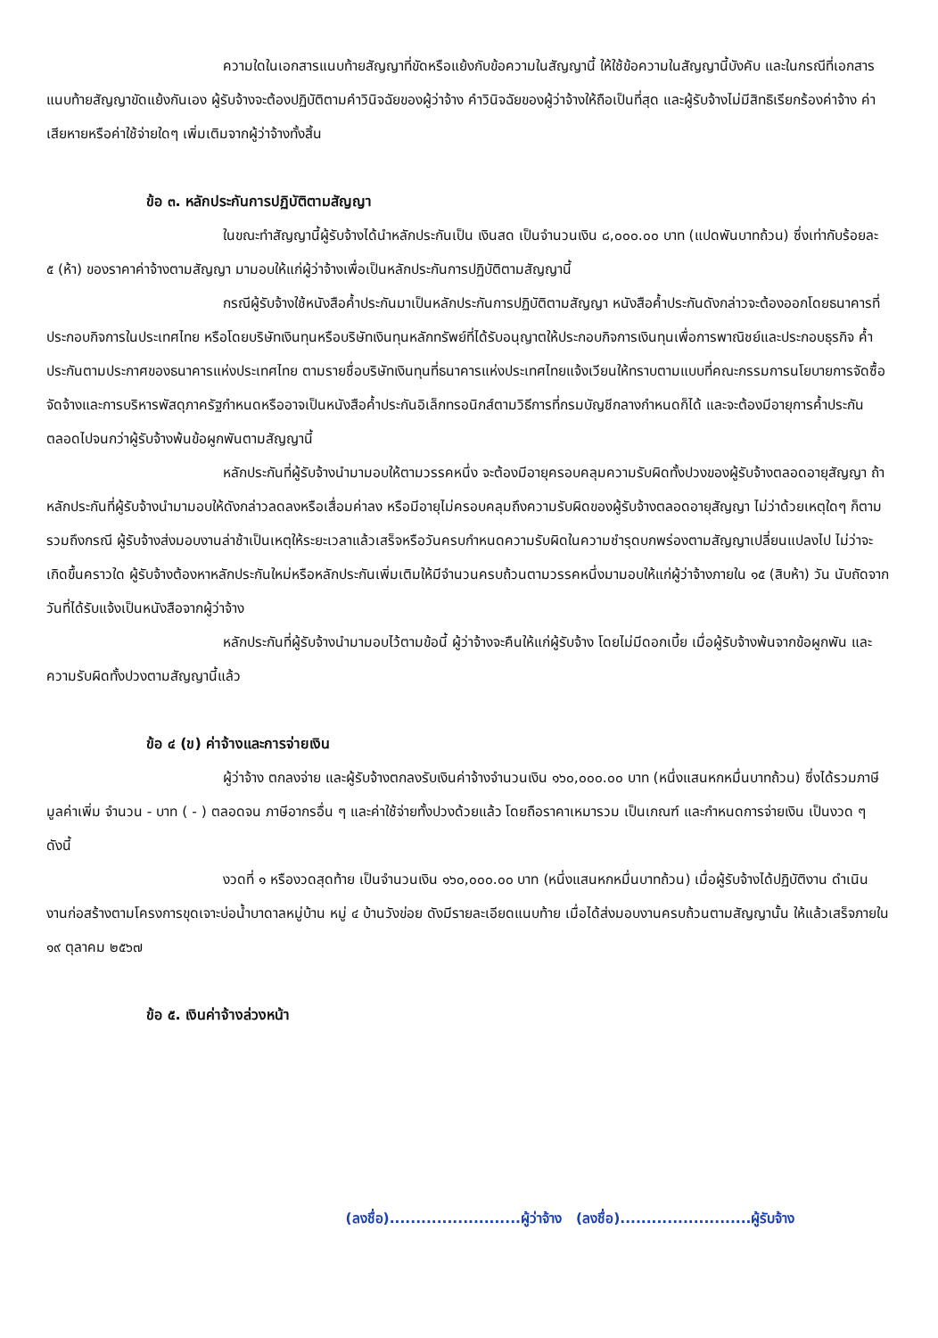ความใดในเอกสารแนบท้ายสัญญาที่ขัดหรือแย้งกับข้อความในสัญญานี้ ให้ใช้ข้อความในสัญญานี้บังคับ และในกรณีที่เอกสารแนบท้ายสัญญาขัดแย้งกันเอง ผู้รับจ้างจะต้องปฏิบัติตามคำวินิจฉัยของผู้ว่าจ้าง คำวินิจฉัยของผู้ว่าจ้างให้ถือเป็นที่สุด และผู้รับจ้างไม่มีสิทธิเรียกร้องค่าจ้าง ค่าเสียหายหรือค่าใช้จ่ายใดๆ เพิ่มเติมจากผู้ว่าจ้างทั้งสิ้น
ข้อ ๓. หลักประกันการปฏิบัติตามสัญญา
ในขณะทำสัญญานี้ผู้รับจ้างได้นำหลักประกันเป็น เงินสด เป็นจำนวนเงิน ๘,๐๐๐.๐๐ บาท (แปดพันบาทถ้วน) ซึ่งเท่ากับร้อยละ ๕ (ห้า) ของราคาค่าจ้างตามสัญญา มามอบให้แก่ผู้ว่าจ้างเพื่อเป็นหลักประกันการปฏิบัติตามสัญญานี้
กรณีผู้รับจ้างใช้หนังสือค้ำประกันมาเป็นหลักประกันการปฏิบัติตามสัญญา หนังสือค้ำประกันดังกล่าวจะต้องออกโดยธนาคารที่ประกอบกิจการในประเทศไทย หรือโดยบริษัทเงินทุนหรือบริษัทเงินทุนหลักทรัพย์ที่ได้รับอนุญาตให้ประกอบกิจการเงินทุนเพื่อการพาณิชย์และประกอบธุรกิจ ค้ำประกันตามประกาศของธนาคารแห่งประเทศไทย ตามรายชื่อบริษัทเงินทุนที่ธนาคารแห่งประเทศไทยแจ้งเวียนให้ทราบตามแบบที่คณะกรรมการนโยบายการจัดซื้อจัดจ้างและการบริหารพัสดุภาครัฐกำหนดหรืออาจเป็นหนังสือค้ำประกันอิเล็กทรอนิกส์ตามวิธีการที่กรมบัญชีกลางกำหนดก็ได้ และจะต้องมีอายุการค้ำประกันตลอดไปจนกว่าผู้รับจ้างพ้นข้อผูกพันตามสัญญานี้
หลักประกันที่ผู้รับจ้างนำมามอบให้ตามวรรคหนึ่ง จะต้องมีอายุครอบคลุมความรับผิดทั้งปวงของผู้รับจ้างตลอดอายุสัญญา ถ้าหลักประกันที่ผู้รับจ้างนำมามอบให้ดังกล่าวลดลงหรือเสื่อมค่าลง หรือมีอายุไม่ครอบคลุมถึงความรับผิดของผู้รับจ้างตลอดอายุสัญญา ไม่ว่าด้วยเหตุใดๆ ก็ตาม รวมถึงกรณี ผู้รับจ้างส่งมอบงานล่าช้าเป็นเหตุให้ระยะเวลาแล้วเสร็จหรือวันครบกำหนดความรับผิดในความชำรุดบกพร่องตามสัญญาเปลี่ยนแปลงไป ไม่ว่าจะเกิดขึ้นคราวใด ผู้รับจ้างต้องหาหลักประกันใหม่หรือหลักประกันเพิ่มเติมให้มีจำนวนครบถ้วนตามวรรคหนึ่งมามอบให้แก่ผู้ว่าจ้างภายใน ๑๕ (สิบห้า) วัน นับถัดจากวันที่ได้รับแจ้งเป็นหนังสือจากผู้ว่าจ้าง
หลักประกันที่ผู้รับจ้างนำมามอบไว้ตามข้อนี้ ผู้ว่าจ้างจะคืนให้แก่ผู้รับจ้าง โดยไม่มีดอกเบี้ย เมื่อผู้รับจ้างพ้นจากข้อผูกพัน และความรับผิดทั้งปวงตามสัญญานี้แล้ว
ข้อ ๔ (ข) ค่าจ้างและการจ่ายเงิน
ผู้ว่าจ้าง ตกลงจ่าย และผู้รับจ้างตกลงรับเงินค่าจ้างจำนวนเงิน ๑๖๐,๐๐๐.๐๐ บาท (หนึ่งแสนหกหมื่นบาทถ้วน) ซึ่งได้รวมภาษีมูลค่าเพิ่ม จำนวน - บาท ( - ) ตลอดจน ภาษีอากรอื่น ๆ และค่าใช้จ่ายทั้งปวงด้วยแล้ว โดยถือราคาเหมารวม เป็นเกณฑ์ และกำหนดการจ่ายเงิน เป็นงวด ๆ ดังนี้
งวดที่ ๑ หรืองวดสุดท้าย เป็นจำนวนเงิน ๑๖๐,๐๐๐.๐๐ บาท (หนึ่งแสนหกหมื่นบาทถ้วน) เมื่อผู้รับจ้างได้ปฏิบัติงาน ดำเนินงานก่อสร้างตามโครงการขุดเจาะบ่อน้ำบาดาลหมู่บ้าน หมู่ ๔ บ้านวังข่อย ดังมีรายละเอียดแนบท้าย เมื่อได้ส่งมอบงานครบถ้วนตามสัญญานั้น ให้แล้วเสร็จภายใน ๑๙ ตุลาคม ๒๕๖๗
ข้อ ๕. เงินค่าจ้างล่วงหน้า
(ลงชื่อ).........................ผู้ว่าจ้าง (ลงชื่อ).........................ผู้รับจ้าง